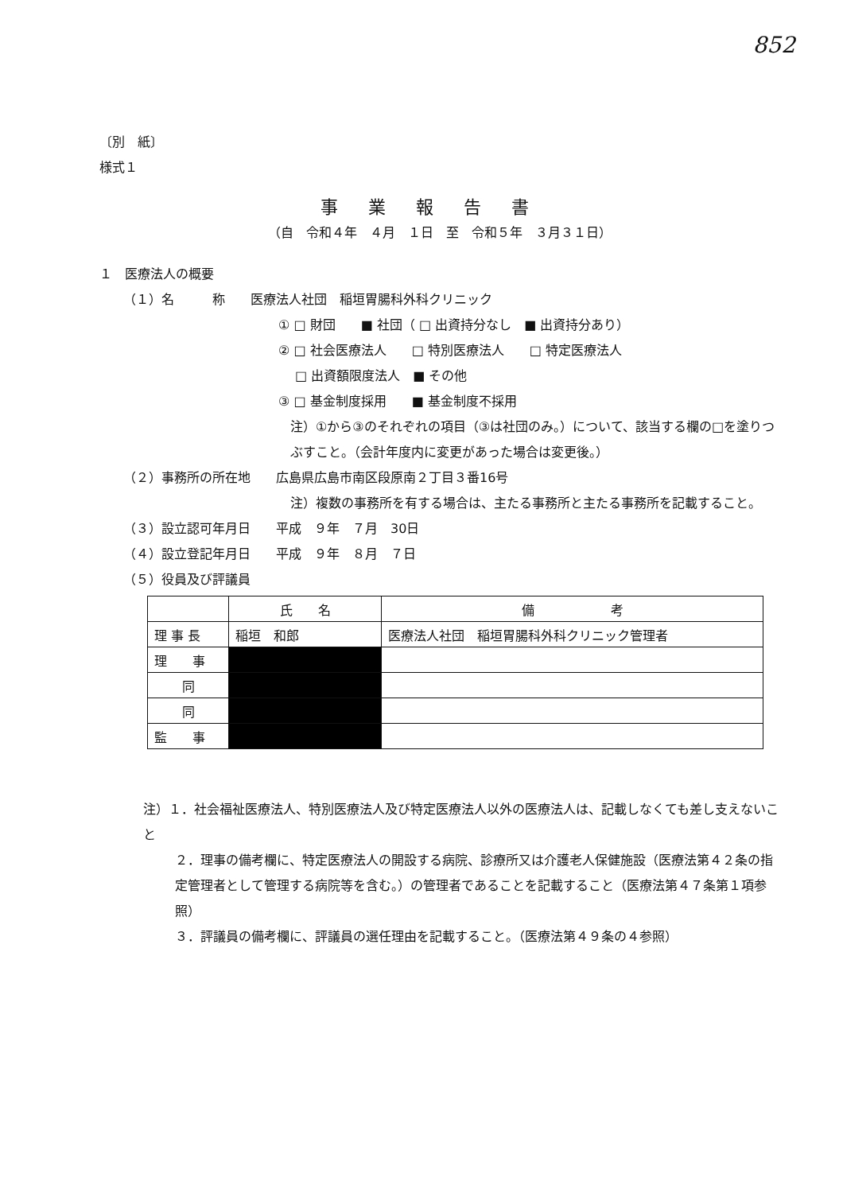852
〔別　紙〕
様式１
事業報告書
（自　令和４年　４月　１日　至　令和５年　３月３１日）
１　医療法人の概要
（１）名　　　称　　医療法人社団　稲垣胃腸科外科クリニック
① □ 財団　　■ 社団（ □ 出資持分なし　■ 出資持分あり）
② □ 社会医療法人　　□ 特別医療法人　　□ 特定医療法人
　 □ 出資額限度法人　■ その他
③ □ 基金制度採用　　■ 基金制度不採用
注）①から③のそれぞれの項目（③は社団のみ。）について、該当する欄の□を塗りつぶすこと。（会計年度内に変更があった場合は変更後。）
（２）事務所の所在地　　広島県広島市南区段原南２丁目３番16号
注）複数の事務所を有する場合は、主たる事務所と主たる事務所を記載すること。
（３）設立認可年月日　　平成　９年　７月　30日
（４）設立登記年月日　　平成　９年　８月　７日
（５）役員及び評議員
| | 氏 名 | 備 考 |
| --- | --- | --- |
| 理 事 長 | 稲垣 和郎 | 医療法人社団 稲垣胃腸科外科クリニック管理者 |
| 理 事 | | |
| 同 | | |
| 同 | | |
| 監 事 | | |
注）１．社会福祉医療法人、特別医療法人及び特定医療法人以外の医療法人は、記載しなくても差し支えないこと
２．理事の備考欄に、特定医療法人の開設する病院、診療所又は介護老人保健施設（医療法第４２条の指定管理者として管理する病院等を含む。）の管理者であることを記載すること（医療法第４７条第１項参照）
３．評議員の備考欄に、評議員の選任理由を記載すること。（医療法第４９条の４参照）